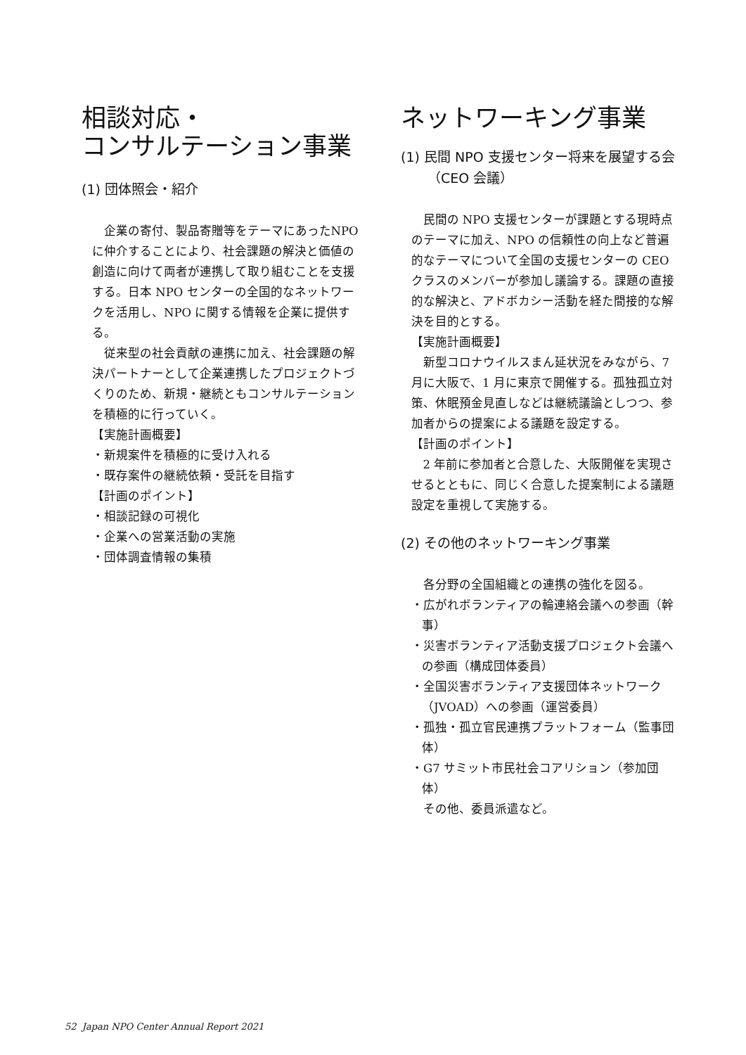相談対応・
コンサルテーション事業
(1) 団体照会・紹介
企業の寄付、製品寄贈等をテーマにあったNPO に仲介することにより、社会課題の解決と価値の創造に向けて両者が連携して取り組むことを支援する。日本 NPO センターの全国的なネットワークを活用し、NPO に関する情報を企業に提供する。
従来型の社会貢献の連携に加え、社会課題の解決パートナーとして企業連携したプロジェクトづくりのため、新規・継続ともコンサルテーションを積極的に行っていく。
【実施計画概要】
・新規案件を積極的に受け入れる
・既存案件の継続依頼・受託を目指す
【計画のポイント】
・相談記録の可視化
・企業への営業活動の実施
・団体調査情報の集積
ネットワーキング事業
(1) 民間 NPO 支援センター将来を展望する会（CEO 会議）
民間の NPO 支援センターが課題とする現時点のテーマに加え、NPO の信頼性の向上など普遍的なテーマについて全国の支援センターの CEO クラスのメンバーが参加し議論する。課題の直接的な解決と、アドボカシー活動を経た間接的な解決を目的とする。
【実施計画概要】
新型コロナウイルスまん延状況をみながら、7 月に大阪で、1 月に東京で開催する。孤独孤立対策、休眠預金見直しなどは継続議論としつつ、参加者からの提案による議題を設定する。
【計画のポイント】
2 年前に参加者と合意した、大阪開催を実現させるとともに、同じく合意した提案制による議題設定を重視して実施する。
(2) その他のネットワーキング事業
各分野の全国組織との連携の強化を図る。
・広がれボランティアの輪連絡会議への参画（幹事）
・災害ボランティア活動支援プロジェクト会議への参画（構成団体委員）
・全国災害ボランティア支援団体ネットワーク（JVOAD）への参画（運営委員）
・孤独・孤立官民連携プラットフォーム（監事団体）
・G7 サミット市民社会コアリション（参加団体）
その他、委員派遣など。
52 Japan NPO Center Annual Report 2021